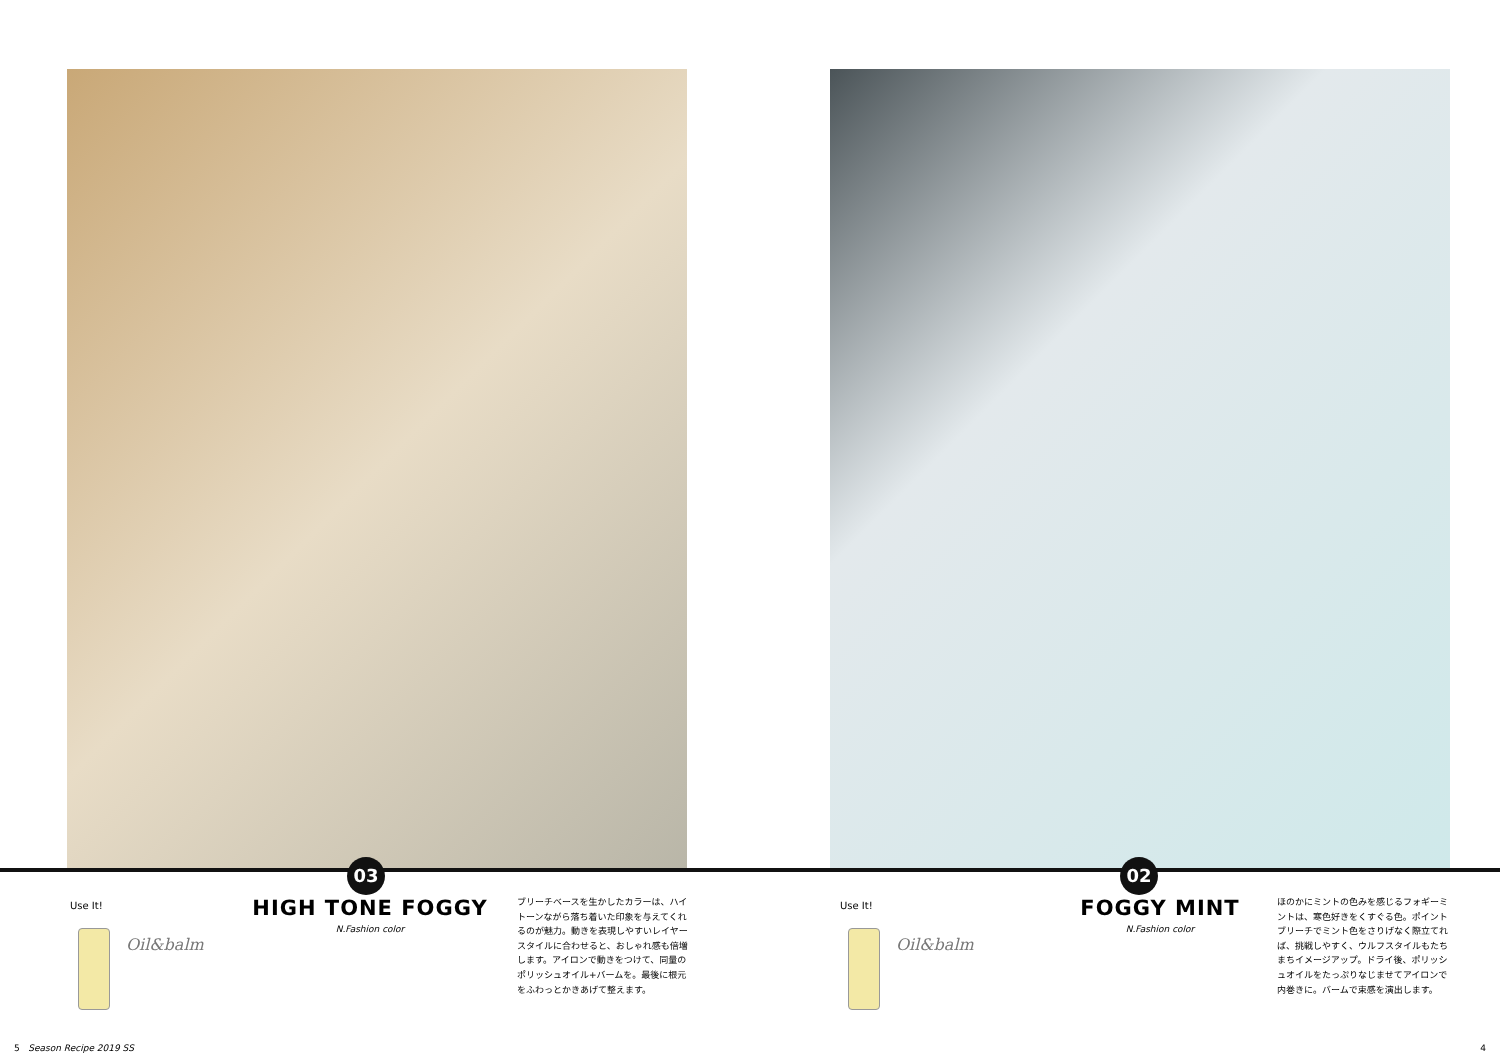03
Use It!
Oil&balm
HIGH TONE FOGGY
N.Fashion color
ブリーチベースを生かしたカラーは、ハイトーンながら落ち着いた印象を与えてくれるのが魅力。動きを表現しやすいレイヤースタイルに合わせると、おしゃれ感も倍増します。アイロンで動きをつけて、同量のポリッシュオイル+バームを。最後に根元をふわっとかきあげて整えます。
5 Season Recipe 2019 SS
02
Use It!
Oil&balm
FOGGY MINT
N.Fashion color
ほのかにミントの色みを感じるフォギーミントは、寒色好きをくすぐる色。ポイントブリーチでミント色をさりげなく際立てれば、挑戦しやすく、ウルフスタイルもたちまちイメージアップ。ドライ後、ポリッシュオイルをたっぷりなじませてアイロンで内巻きに。バームで束感を演出します。
4